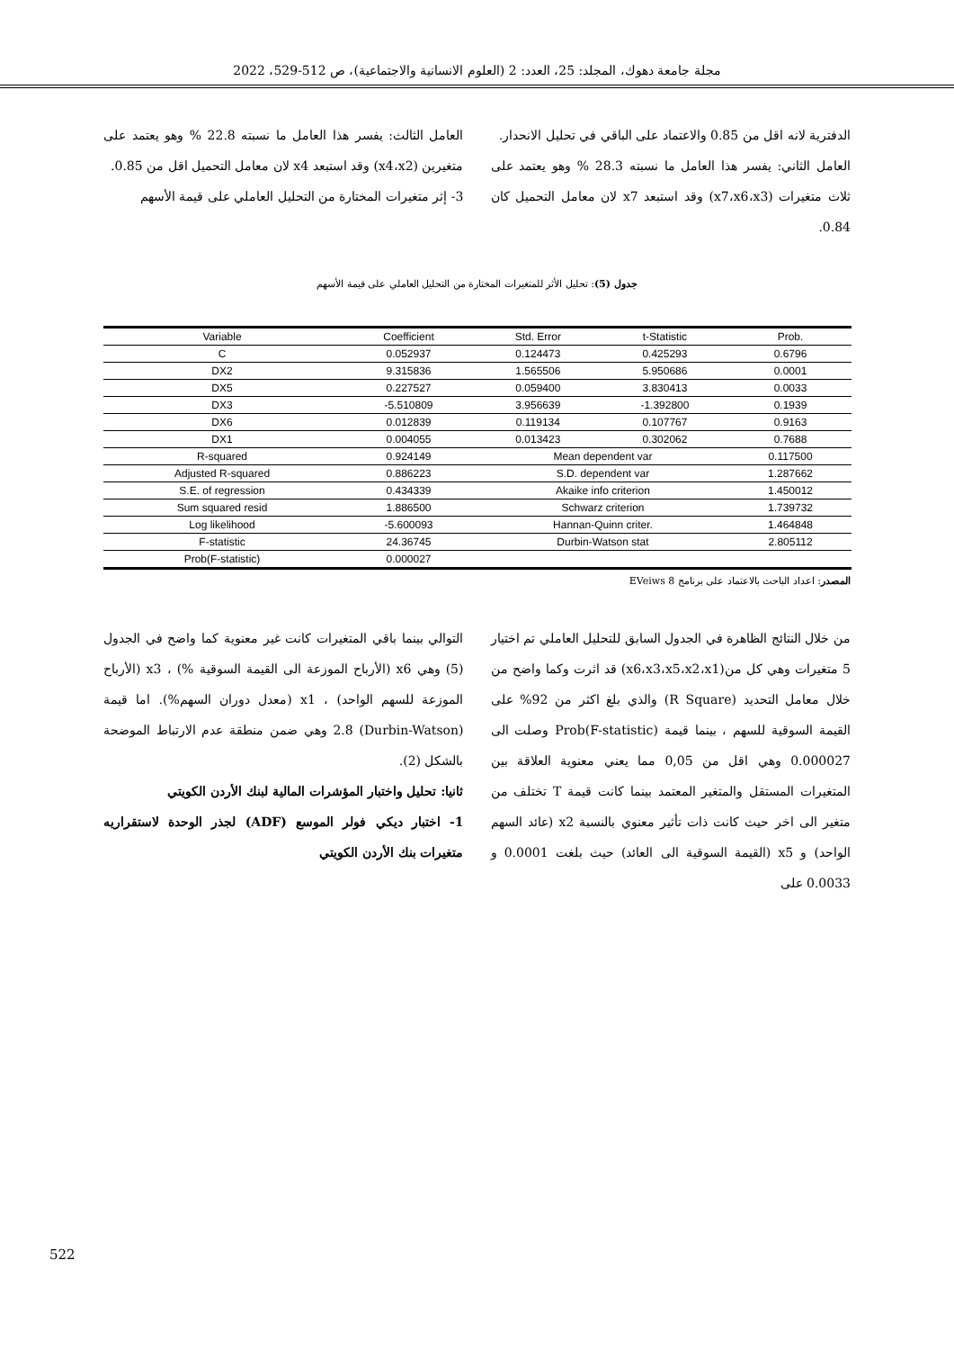مجلة جامعة دهوك، المجلد: 25، العدد: 2 (العلوم الانسانية والاجتماعية)، ص 512-529، 2022
الدفترية لانه اقل من 0.85 والاعتماد على الباقي في تحليل الانحدار.
العامل الثاني: يفسر هذا العامل ما نسبته 28.3 % وهو يعتمد على ثلاث متغيرات (x7،x6،x3) وقد استبعد x7 لان معامل التحميل كان 0.84.
العامل الثالث: يفسر هذا العامل ما نسبته 22.8 % وهو يعتمد على متغيرين (x4،x2) وقد استبعد x4 لان معامل التحميل اقل من 0.85.
3- إثر متغيرات المختارة من التحليل العاملي على قيمة الأسهم
جدول (5): تحليل الأثر للمتغيرات المختارة من التحليل العاملي على قيمة الأسهم
| Variable | Coefficient | Std. Error | t-Statistic | Prob. |
| --- | --- | --- | --- | --- |
| C | 0.052937 | 0.124473 | 0.425293 | 0.6796 |
| DX2 | 9.315836 | 1.565506 | 5.950686 | 0.0001 |
| DX5 | 0.227527 | 0.059400 | 3.830413 | 0.0033 |
| DX3 | -5.510809 | 3.956639 | -1.392800 | 0.1939 |
| DX6 | 0.012839 | 0.119134 | 0.107767 | 0.9163 |
| DX1 | 0.004055 | 0.013423 | 0.302062 | 0.7688 |
| R-squared | 0.924149 | Mean dependent var | | 0.117500 |
| Adjusted R-squared | 0.886223 | S.D. dependent var | | 1.287662 |
| S.E. of regression | 0.434339 | Akaike info criterion | | 1.450012 |
| Sum squared resid | 1.886500 | Schwarz criterion | | 1.739732 |
| Log likelihood | -5.600093 | Hannan-Quinn criter. | | 1.464848 |
| F-statistic | 24.36745 | Durbin-Watson stat | | 2.805112 |
| Prob(F-statistic) | 0.000027 | | | |
المصدر: اعداد الباحث بالاعتماد على برنامج EVeiws 8
من خلال النتائج الظاهرة في الجدول السابق للتحليل العاملي تم اختيار 5 متغيرات وهي كل من(x6،x3،x5،x2،x1) قد اثرت وكما واضح من خلال معامل التحديد (R Square) والذي بلغ اكثر من 92% على القيمة السوقية للسهم ، بينما قيمة Prob(F-statistic) وصلت الى 0.000027 وهي اقل من 0,05 مما يعني معنوية العلاقة بين المتغيرات المستقل والمتغير المعتمد بينما كانت قيمة T تختلف من متغير الى اخر حيث كانت ذات تأثير معنوي بالنسبة x2 (عائد السهم الواحد) و x5 (القيمة السوقية الى العائد) حيث بلغت 0.0001 و 0.0033 على
التوالي بينما باقي المتغيرات كانت غير معنوية كما واضح في الجدول (5) وهي x6 (الأرباح الموزعة الى القيمة السوقية %) ، x3 (الأرباح الموزعة للسهم الواحد) ، x1 (معدل دوران السهم%). اما قيمة (Durbin-Watson) 2.8 وهي ضمن منطقة عدم الارتباط الموضحة بالشكل (2).
ثانيا: تحليل واختبار المؤشرات المالية لبنك الأردن الكويتي
1- اختبار ديكي فولر الموسع (ADF) لجذر الوحدة لاستقراريه متغيرات بنك الأردن الكويتي
522